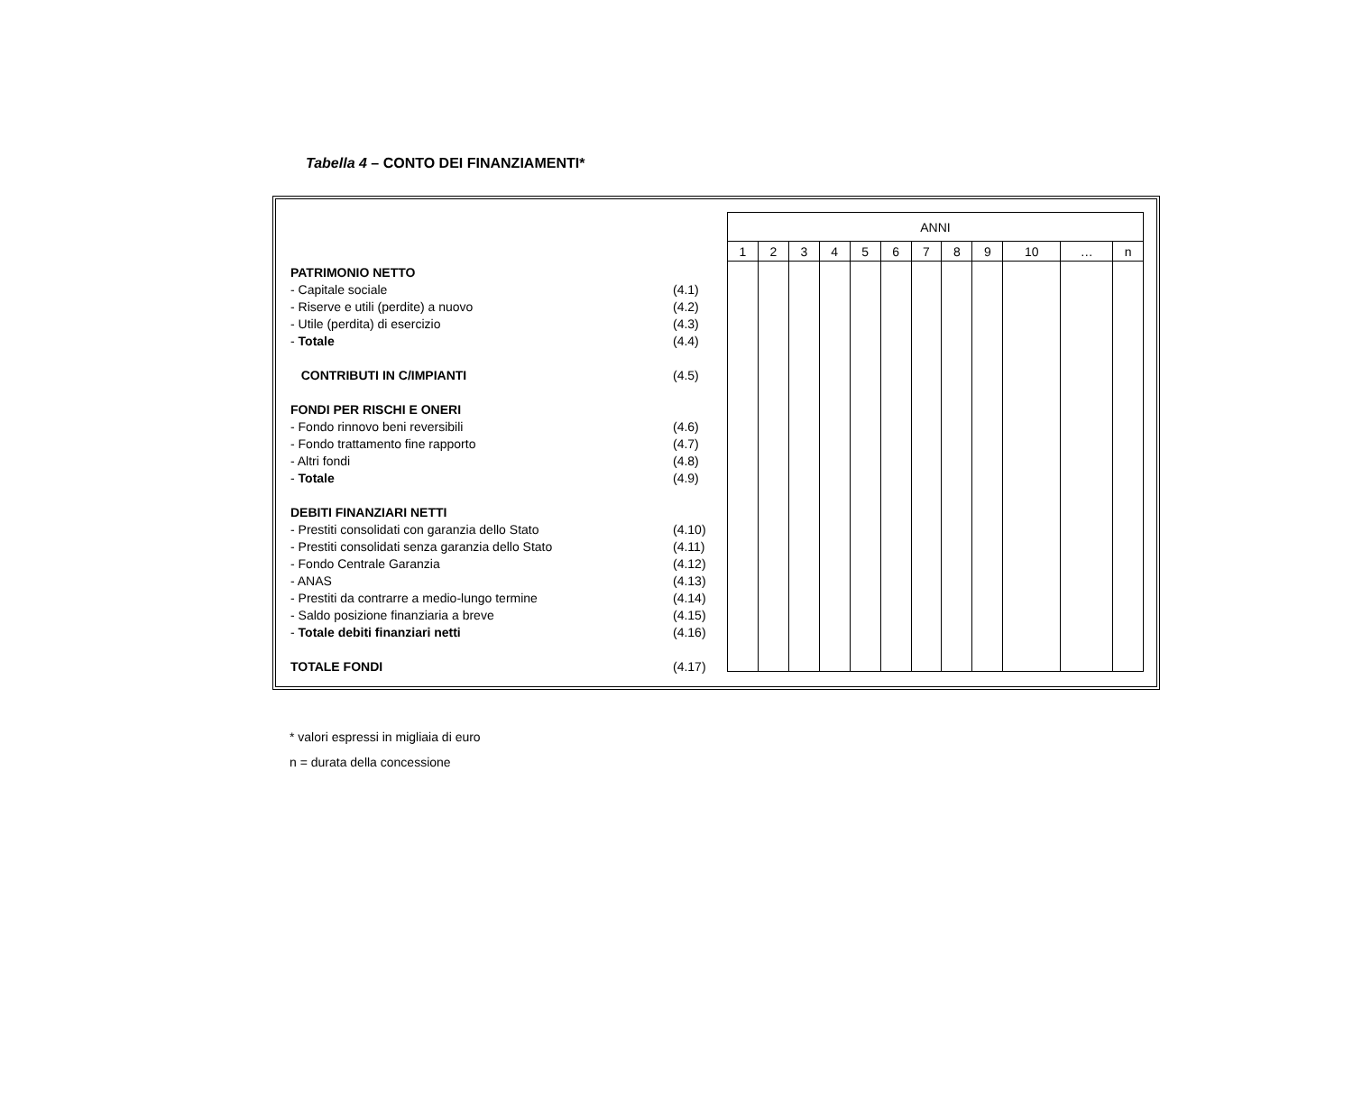Tabella 4 – CONTO DEI FINANZIAMENTI*
PATRIMONIO NETTO
- Capitale sociale (4.1)
- Riserve e utili (perdite) a nuovo (4.2)
- Utile (perdita) di esercizio (4.3)
- Totale (4.4)
CONTRIBUTI IN C/IMPIANTI (4.5)
FONDI PER RISCHI E ONERI
- Fondo rinnovo beni reversibili (4.6)
- Fondo trattamento fine rapporto (4.7)
- Altri fondi (4.8)
- Totale (4.9)
DEBITI FINANZIARI NETTI
- Prestiti consolidati con garanzia dello Stato (4.10)
- Prestiti consolidati senza garanzia dello Stato (4.11)
- Fondo Centrale Garanzia (4.12)
- ANAS (4.13)
- Prestiti da contrarre a medio-lungo termine (4.14)
- Saldo posizione finanziaria a breve (4.15)
- Totale debiti finanziari netti (4.16)
TOTALE FONDI (4.17)
| ANNI | | | | | | | | | | | |
| 1 | 2 | 3 | 4 | 5 | 6 | 7 | 8 | 9 | 10 | … | n |
* valori espressi in migliaia di euro
n = durata della concessione